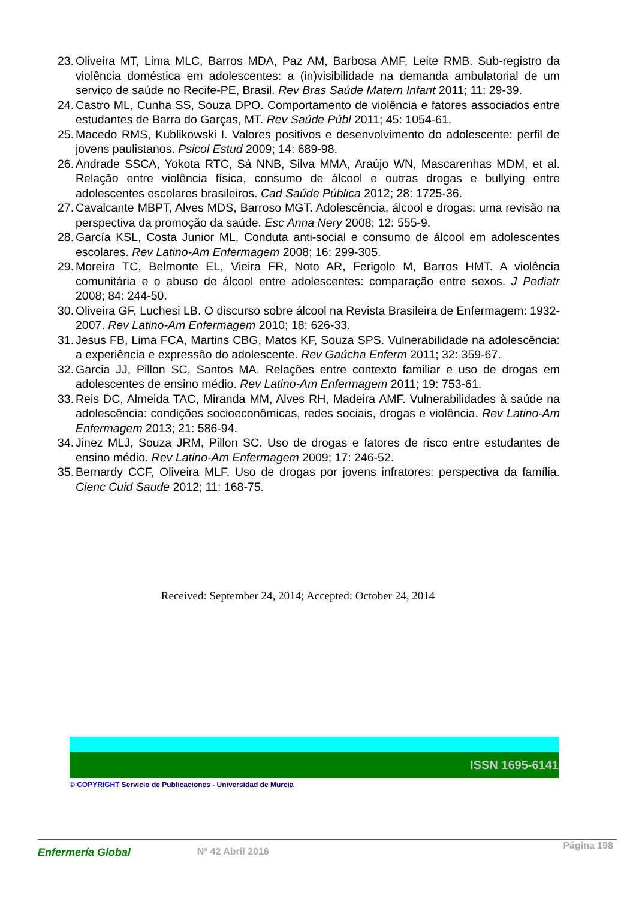23. Oliveira MT, Lima MLC, Barros MDA, Paz AM, Barbosa AMF, Leite RMB. Sub-registro da violência doméstica em adolescentes: a (in)visibilidade na demanda ambulatorial de um serviço de saúde no Recife-PE, Brasil. Rev Bras Saúde Matern Infant 2011; 11: 29-39.
24. Castro ML, Cunha SS, Souza DPO. Comportamento de violência e fatores associados entre estudantes de Barra do Garças, MT. Rev Saúde Públ 2011; 45: 1054-61.
25. Macedo RMS, Kublikowski I. Valores positivos e desenvolvimento do adolescente: perfil de jovens paulistanos. Psicol Estud 2009; 14: 689-98.
26. Andrade SSCA, Yokota RTC, Sá NNB, Silva MMA, Araújo WN, Mascarenhas MDM, et al. Relação entre violência física, consumo de álcool e outras drogas e bullying entre adolescentes escolares brasileiros. Cad Saúde Pública 2012; 28: 1725-36.
27. Cavalcante MBPT, Alves MDS, Barroso MGT. Adolescência, álcool e drogas: uma revisão na perspectiva da promoção da saúde. Esc Anna Nery 2008; 12: 555-9.
28. García KSL, Costa Junior ML. Conduta anti-social e consumo de álcool em adolescentes escolares. Rev Latino-Am Enfermagem 2008; 16: 299-305.
29. Moreira TC, Belmonte EL, Vieira FR, Noto AR, Ferigolo M, Barros HMT. A violência comunitária e o abuso de álcool entre adolescentes: comparação entre sexos. J Pediatr 2008; 84: 244-50.
30. Oliveira GF, Luchesi LB. O discurso sobre álcool na Revista Brasileira de Enfermagem: 1932-2007. Rev Latino-Am Enfermagem 2010; 18: 626-33.
31. Jesus FB, Lima FCA, Martins CBG, Matos KF, Souza SPS. Vulnerabilidade na adolescência: a experiência e expressão do adolescente. Rev Gaúcha Enferm 2011; 32: 359-67.
32. Garcia JJ, Pillon SC, Santos MA. Relações entre contexto familiar e uso de drogas em adolescentes de ensino médio. Rev Latino-Am Enfermagem 2011; 19: 753-61.
33. Reis DC, Almeida TAC, Miranda MM, Alves RH, Madeira AMF. Vulnerabilidades à saúde na adolescência: condições socioeconômicas, redes sociais, drogas e violência. Rev Latino-Am Enfermagem 2013; 21: 586-94.
34. Jinez MLJ, Souza JRM, Pillon SC. Uso de drogas e fatores de risco entre estudantes de ensino médio. Rev Latino-Am Enfermagem 2009; 17: 246-52.
35. Bernardy CCF, Oliveira MLF. Uso de drogas por jovens infratores: perspectiva da família. Cienc Cuid Saude 2012; 11: 168-75.
Received: September 24, 2014; Accepted: October 24, 2014
ISSN 1695-6141
© COPYRIGHT Servicio de Publicaciones - Universidad de Murcia
Enfermería Global Nº 42 Abril 2016 Página 198